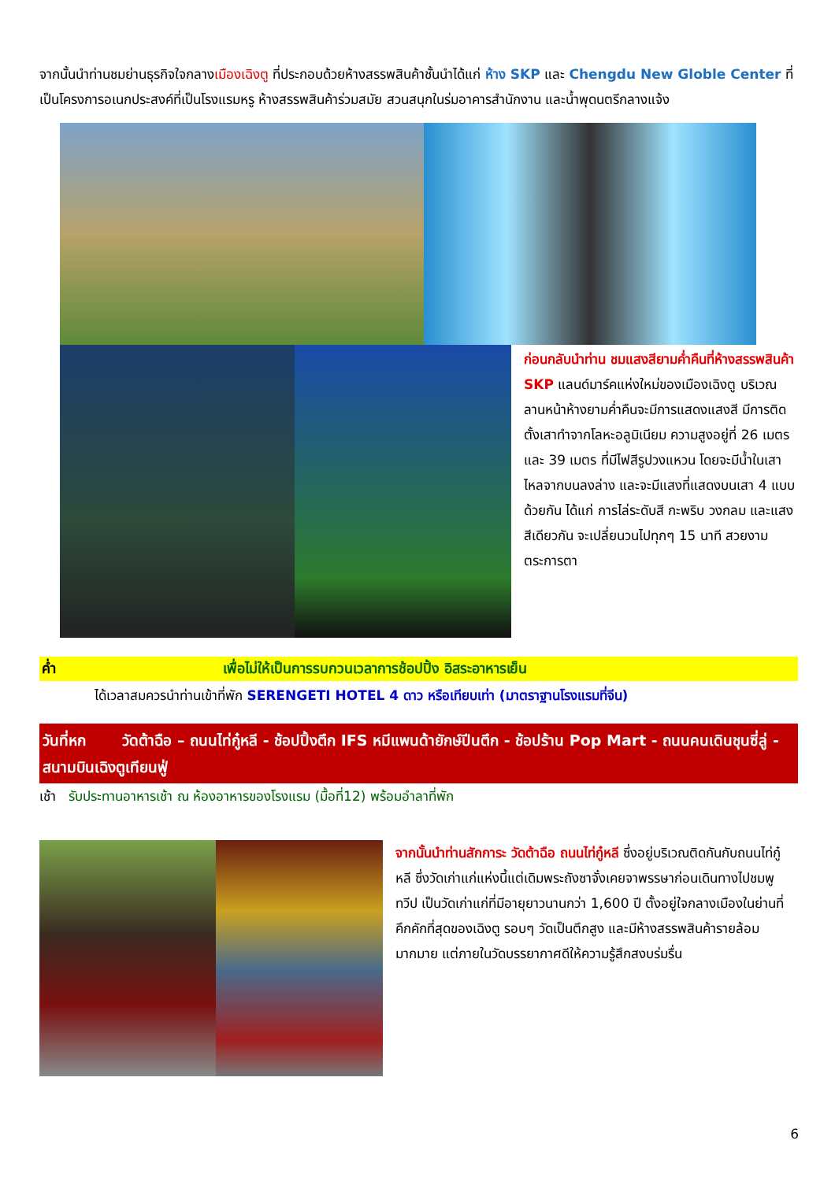จากนั้นนำท่านชมย่านธุรกิจใจกลางเมืองเฉิงตู ที่ประกอบด้วยห้างสรรพสินค้าชั้นนำได้แก่ ห้าง SKP และ Chengdu New Globle Center ที่เป็นโครงการอเนกประสงค์ที่เป็นโรงแรมหรู ห้างสรรพสินค้าร่วมสมัย สวนสนุกในร่มอาคารสำนักงาน และน้ำพุดนตรีกลางแจ้ง
ก่อนกลับนำท่าน ชมแสงสียามค่ำคืนที่ห้างสรรพสินค้า SKP แลนด์มาร์คแห่งใหม่ของเมืองเฉิงตู บริเวณลานหน้าห้างยามค่ำคืนจะมีการแสดงแสงสี มีการติดตั้งเสาทำจากโลหะอลูมิเนียม ความสูงอยู่ที่ 26 เมตร และ 39 เมตร ที่มีไฟสีรูปวงแหวน โดยจะมีน้ำในเสาไหลจากบนลงล่าง และจะมีแสงที่แสดงบนเสา 4 แบบด้วยกัน ได้แก่ การไล่ระดับสี กะพริบ วงกลม และแสงสีเดียวกัน จะเปลี่ยนวนไปทุกๆ 15 นาที สวยงามตระการตา
ค่ำ เพื่อไม่ให้เป็นการรบกวนเวลาการช้อปปิ้ง อิสระอาหารเย็น
ได้เวลาสมควรนำท่านเข้าที่พัก SERENGETI HOTEL 4 ดาว หรือเทียบเท่า (มาตราฐานโรงแรมที่จีน)
วันที่หก วัดต้าฉือ – ถนนไท่กู๋หลี - ช้อปปิ้งตึก IFS หมีแพนด้ายักษ์ปีนตึก - ช้อปร้าน Pop Mart - ถนนคนเดินชุนซี่ลู่ - สนามบินเฉิงตูเทียนฟู่
เช้า รับประทานอาหารเช้า ณ ห้องอาหารของโรงแรม (มื้อที่12) พร้อมอำลาที่พัก
จากนั้นนำท่านสักการะ วัดต้าฉือ ถนนไท่กู๋หลี ซึ่งอยู่บริเวณติดกันกับถนนไท่กู๋หลี ซึ่งวัดเก่าแก่แห่งนี้แต่เดิมพระถังซาจั๋งเคยจาพรรษาก่อนเดินทางไปชมพูทวีป เป็นวัดเก่าแก่ที่มีอายุยาวนานกว่า 1,600 ปี ตั้งอยู่ใจกลางเมืองในย่านที่คึกคักที่สุดของเฉิงตู รอบๆ วัดเป็นตึกสูง และมีห้างสรรพสินค้ารายล้อมมากมาย แต่ภายในวัดบรรยากาศดีให้ความรู้สึกสงบร่มรื่น
6